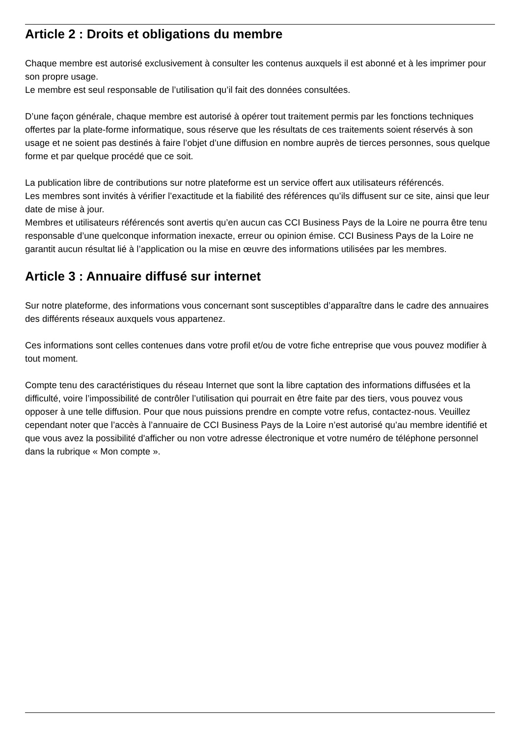Article 2 : Droits et obligations du membre
Chaque membre est autorisé exclusivement à consulter les contenus auxquels il est abonné et à les imprimer pour son propre usage.
Le membre est seul responsable de l’utilisation qu’il fait des données consultées.
D’une façon générale, chaque membre est autorisé à opérer tout traitement permis par les fonctions techniques offertes par la plate-forme informatique, sous réserve que les résultats de ces traitements soient réservés à son usage et ne soient pas destinés à faire l’objet d’une diffusion en nombre auprès de tierces personnes, sous quelque forme et par quelque procédé que ce soit.
La publication libre de contributions sur notre plateforme est un service offert aux utilisateurs référencés.
Les membres sont invités à vérifier l’exactitude et la fiabilité des références qu’ils diffusent sur ce site, ainsi que leur date de mise à jour.
Membres et utilisateurs référencés sont avertis qu’en aucun cas CCI Business Pays de la Loire ne pourra être tenu responsable d’une quelconque information inexacte, erreur ou opinion émise. CCI Business Pays de la Loire ne garantit aucun résultat lié à l’application ou la mise en œuvre des informations utilisées par les membres.
Article 3 : Annuaire diffusé sur internet
Sur notre plateforme, des informations vous concernant sont susceptibles d’apparaître dans le cadre des annuaires des différents réseaux auxquels vous appartenez.
Ces informations sont celles contenues dans votre profil et/ou de votre fiche entreprise que vous pouvez modifier à tout moment.
Compte tenu des caractéristiques du réseau Internet que sont la libre captation des informations diffusées et la difficulté, voire l’impossibilité de contrôler l’utilisation qui pourrait en être faite par des tiers, vous pouvez vous opposer à une telle diffusion. Pour que nous puissions prendre en compte votre refus, contactez-nous. Veuillez cependant noter que l’accès à l’annuaire de CCI Business Pays de la Loire n’est autorisé qu’au membre identifié et que vous avez la possibilité d'afficher ou non votre adresse électronique et votre numéro de téléphone personnel dans la rubrique « Mon compte ».